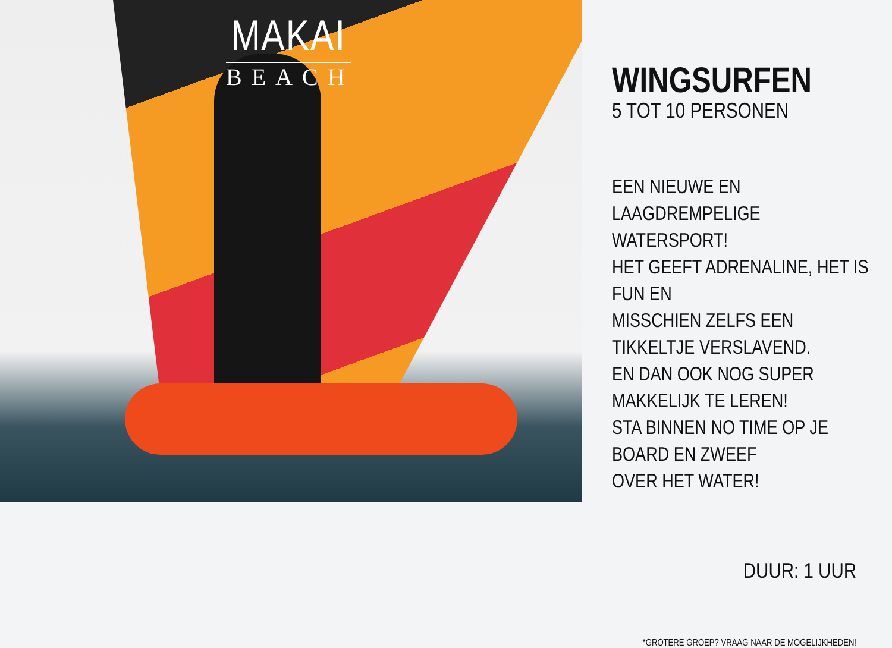MAKAI
BEACH
WINGSURFEN
5 TOT 10 PERSONEN
EEN NIEUWE EN LAAGDREMPELIGE WATERSPORT!
HET GEEFT ADRENALINE, HET IS FUN EN
MISSCHIEN ZELFS EEN TIKKELTJE VERSLAVEND.
EN DAN OOK NOG SUPER MAKKELIJK TE LEREN!
STA BINNEN NO TIME OP JE BOARD EN ZWEEF
OVER HET WATER!
DUUR: 1 UUR
*GROTERE GROEP? VRAAG NAAR DE MOGELIJKHEDEN!